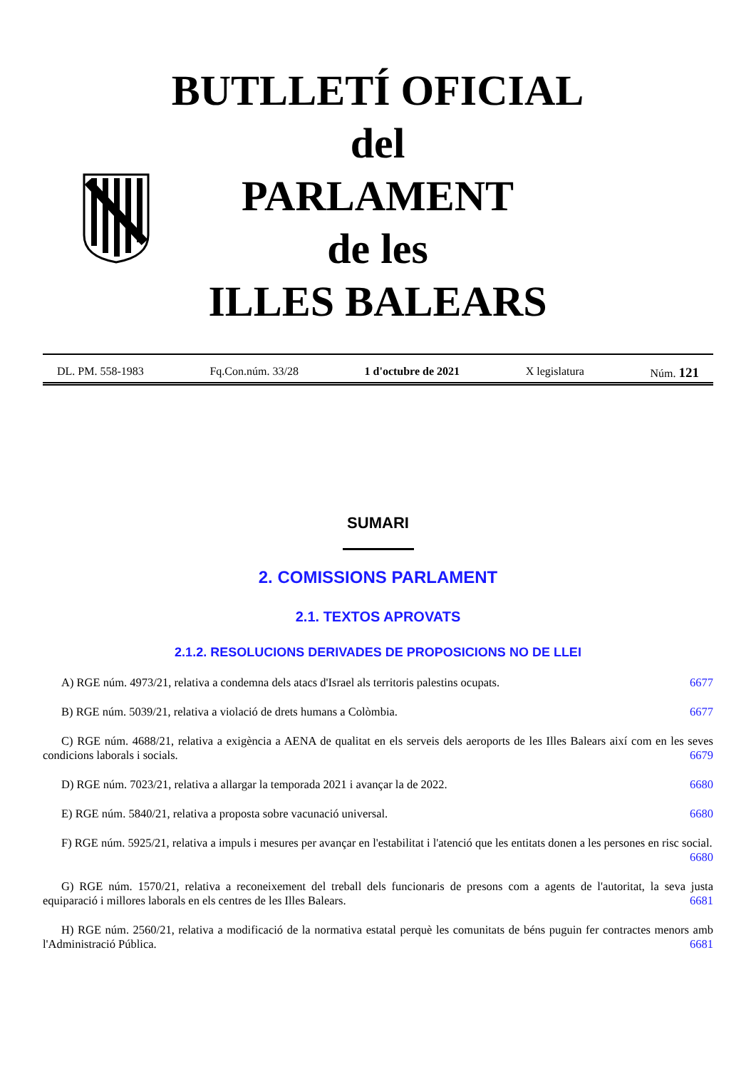BUTLLETÍ OFICIAL
del
PARLAMENT
de les
ILLES BALEARS
DL. PM. 558-1983 Fq.Con.núm. 33/28 1 d'octubre de 2021 X legislatura Núm. 121
SUMARI
2. COMISSIONS PARLAMENT
2.1. TEXTOS APROVATS
2.1.2. RESOLUCIONS DERIVADES DE PROPOSICIONS NO DE LLEI
A) RGE núm. 4973/21, relativa a condemna dels atacs d'Israel als territoris palestins ocupats. 6677
B) RGE núm. 5039/21, relativa a violació de drets humans a Colòmbia. 6677
C) RGE núm. 4688/21, relativa a exigència a AENA de qualitat en els serveis dels aeroports de les Illes Balears així com en les seves condicions laborals i socials. 6679
D) RGE núm. 7023/21, relativa a allargar la temporada 2021 i avançar la de 2022. 6680
E) RGE núm. 5840/21, relativa a proposta sobre vacunació universal. 6680
F) RGE núm. 5925/21, relativa a impuls i mesures per avançar en l'estabilitat i l'atenció que les entitats donen a les persones en risc social. 6680
G) RGE núm. 1570/21, relativa a reconeixement del treball dels funcionaris de presons com a agents de l'autoritat, la seva justa equiparació i millores laborals en els centres de les Illes Balears. 6681
H) RGE núm. 2560/21, relativa a modificació de la normativa estatal perquè les comunitats de béns puguin fer contractes menors amb l'Administració Pública. 6681